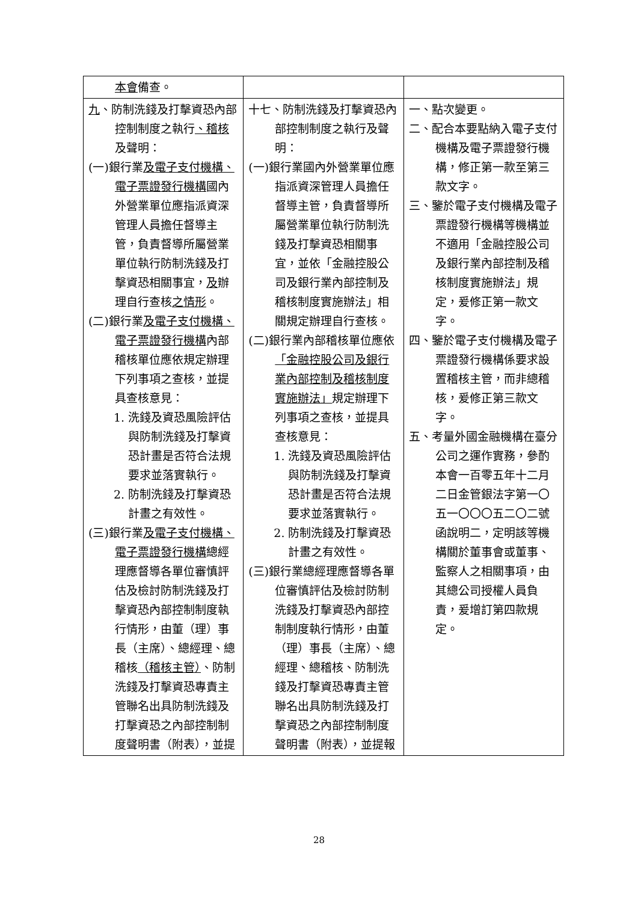| 本會 備查。 | | |
| 九 、防制洗錢及打擊資恐內部控制制度之執行 、稽核 及聲明： (一)銀行業 及電子支付機構、電子票證發行機構 國內外營業單位應指派資深管理人員擔任督導主管，負責督導所屬營業單位執行防制洗錢及打擊資恐相關事宜， 及 辦理自行查核 之情形 。 (二)銀行業 及電子支付機構、電子票證發行機構 內部稽核單位應依規定辦理下列事項之查核，並提具查核意見： 1. 洗錢及資恐風險評估與防制洗錢及打擊資恐計畫是否符合法規要求並落實執行。 2. 防制洗錢及打擊資恐計畫之有效性。 (三)銀行業 及電子支付機構、電子票證發行機構 總經理應督導各單位審慎評估及檢討防制洗錢及打擊資恐內部控制制度執行情形，由董（理）事長（主席）、總經理、總稽核 （稽核主管） 、防制洗錢及打擊資恐專責主管聯名出具防制洗錢及打擊資恐之內部控制制度聲明書（附表），並提 | 十七、防制洗錢及打擊資恐內部控制制度之執行及聲明： (一)銀行業國內外營業單位應指派資深管理人員擔任督導主管，負責督導所屬營業單位執行防制洗錢及打擊資恐相關事宜，並依「金融控股公司及銀行業內部控制及稽核制度實施辦法」相關規定辦理自行查核。 (二)銀行業內部稽核單位應依 「金融控股公司及銀行業內部控制及稽核制度實施辦法」 規定辦理下列事項之查核，並提具查核意見： 1. 洗錢及資恐風險評估與防制洗錢及打擊資恐計畫是否符合法規要求並落實執行。 2. 防制洗錢及打擊資恐計畫之有效性。 (三)銀行業總經理應督導各單位審慎評估及檢討防制洗錢及打擊資恐內部控制制度執行情形，由董（理）事長（主席）、總經理、總稽核、防制洗錢及打擊資恐專責主管聯名出具防制洗錢及打擊資恐之內部控制制度聲明書（附表），並提報 | 一、點次變更。 二、配合本要點納入電子支付機構及電子票證發行機構，修正第一款至第三款文字。 三、鑒於電子支付機構及電子票證發行機構等機構並不適用「金融控股公司及銀行業內部控制及稽核制度實施辦法」規定，爰修正第一款文字。 四、鑒於電子支付機構及電子票證發行機構係要求設置稽核主管，而非總稽核，爰修正第三款文字。 五、考量外國金融機構在臺分公司之運作實務，參酌本會一百零五年十二月二日金管銀法字第一〇五一〇〇〇五二〇二號函說明二，定明該等機構關於董事會或董事、監察人之相關事項，由其總公司授權人員負責，爰增訂第四款規定。 |
28